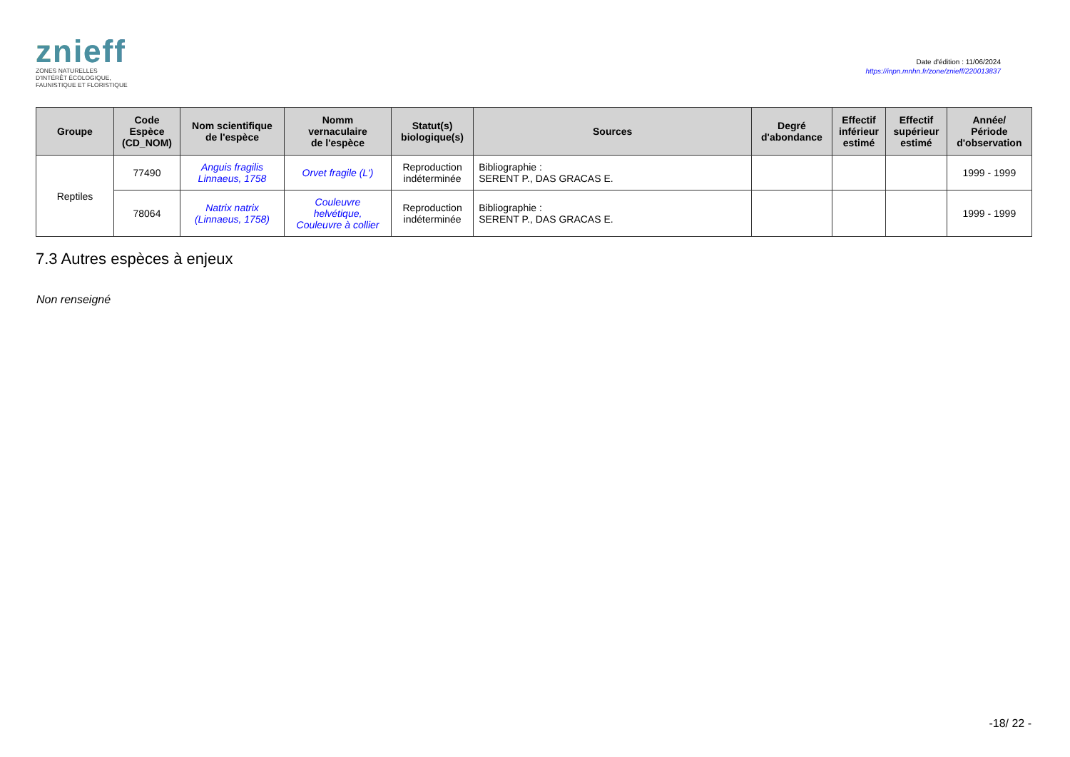znieff
ZONES NATURELLES
D'INTÉRÊT ÉCOLOGIQUE,
FAUNISTIQUE ET FLORISTIQUE
Date d'édition : 11/06/2024
https://inpn.mnhn.fr/zone/znieff/220013837
| Groupe | Code Espèce (CD_NOM) | Nom scientifique de l'espèce | Nomm vernaculaire de l'espèce | Statut(s) biologique(s) | Sources | Degré d'abondance | Effectif inférieur estimé | Effectif supérieur estimé | Année/ Période d'observation |
| --- | --- | --- | --- | --- | --- | --- | --- | --- | --- |
| Reptiles | 77490 | Anguis fragilis Linnaeus, 1758 | Orvet fragile (L') | Reproduction indéterminée | Bibliographie : SERENT P., DAS GRACAS E. | | | | 1999 - 1999 |
| | 78064 | Natrix natrix (Linnaeus, 1758) | Couleuvre helvétique, Couleuvre à collier | Reproduction indéterminée | Bibliographie : SERENT P., DAS GRACAS E. | | | | 1999 - 1999 |
7.3 Autres espèces à enjeux
Non renseigné
-18/ 22 -